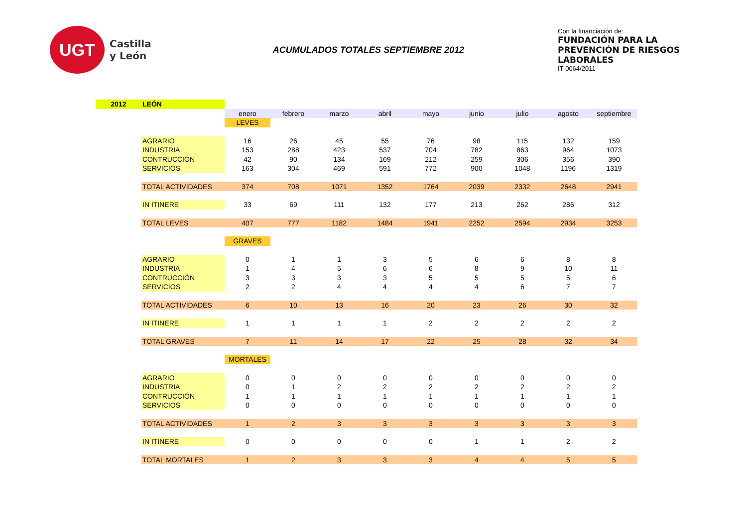UGT
Castilla
y León
ACUMULADOS TOTALES SEPTIEMBRE 2012
Con la financiación de:
FUNDACIÓN PARA LA PREVENCIÓN DE RIESGOS LABORALES
IT-0064/2011
| 2012 | LEÓN | | | | | | | | | |
| | | enero | febrero | marzo | abril | mayo | junio | julio | agosto | septiembre |
| | | LEVES | | | | | | | | |
| | AGRARIO | 16 | 26 | 45 | 55 | 76 | 98 | 115 | 132 | 159 |
| | INDUSTRIA | 153 | 288 | 423 | 537 | 704 | 782 | 863 | 964 | 1073 |
| | CONTRUCCIÓN | 42 | 90 | 134 | 169 | 212 | 259 | 306 | 356 | 390 |
| | SERVICIOS | 163 | 304 | 469 | 591 | 772 | 900 | 1048 | 1196 | 1319 |
| | TOTAL ACTIVIDADES | 374 | 708 | 1071 | 1352 | 1764 | 2039 | 2332 | 2648 | 2941 |
| | IN ITINERE | 33 | 69 | 111 | 132 | 177 | 213 | 262 | 286 | 312 |
| | TOTAL LEVES | 407 | 777 | 1182 | 1484 | 1941 | 2252 | 2594 | 2934 | 3253 |
| | | GRAVES | | | | | | | | |
| | AGRARIO | 0 | 1 | 1 | 3 | 5 | 6 | 6 | 8 | 8 |
| | INDUSTRIA | 1 | 4 | 5 | 6 | 6 | 8 | 9 | 10 | 11 |
| | CONTRUCCIÓN | 3 | 3 | 3 | 3 | 5 | 5 | 5 | 5 | 6 |
| | SERVICIOS | 2 | 2 | 4 | 4 | 4 | 4 | 6 | 7 | 7 |
| | TOTAL ACTIVIDADES | 6 | 10 | 13 | 16 | 20 | 23 | 26 | 30 | 32 |
| | IN ITINERE | 1 | 1 | 1 | 1 | 2 | 2 | 2 | 2 | 2 |
| | TOTAL GRAVES | 7 | 11 | 14 | 17 | 22 | 25 | 28 | 32 | 34 |
| | | MORTALES | | | | | | | | |
| | AGRARIO | 0 | 0 | 0 | 0 | 0 | 0 | 0 | 0 | 0 |
| | INDUSTRIA | 0 | 1 | 2 | 2 | 2 | 2 | 2 | 2 | 2 |
| | CONTRUCCIÓN | 1 | 1 | 1 | 1 | 1 | 1 | 1 | 1 | 1 |
| | SERVICIOS | 0 | 0 | 0 | 0 | 0 | 0 | 0 | 0 | 0 |
| | TOTAL ACTIVIDADES | 1 | 2 | 3 | 3 | 3 | 3 | 3 | 3 | 3 |
| | IN ITINERE | 0 | 0 | 0 | 0 | 0 | 1 | 1 | 2 | 2 |
| | TOTAL MORTALES | 1 | 2 | 3 | 3 | 3 | 4 | 4 | 5 | 5 |